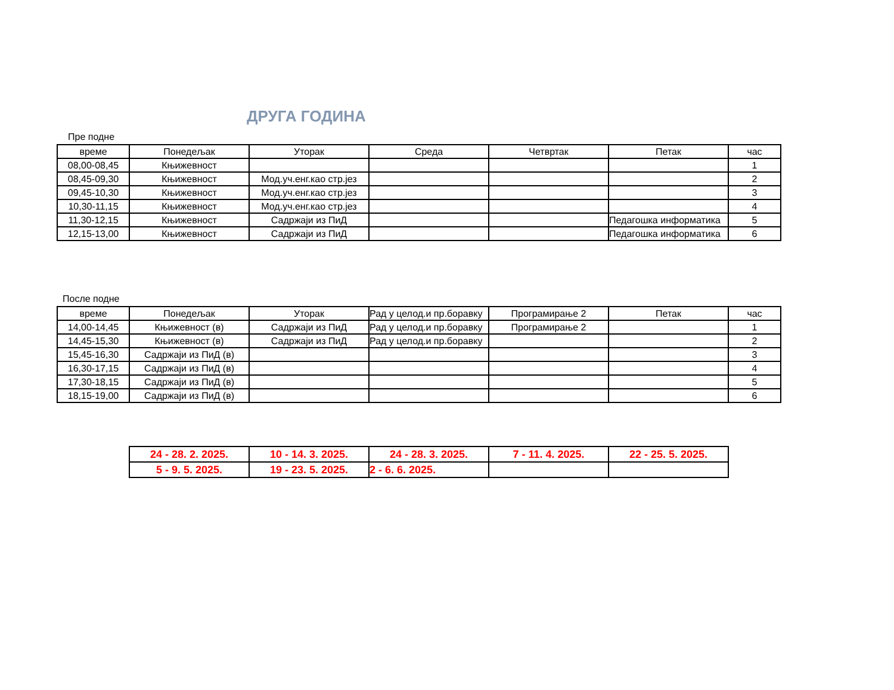ДРУГА ГОДИНА
Пре подне
| време | Понедељак | Уторак | Среда | Четвртак | Петак | час |
| --- | --- | --- | --- | --- | --- | --- |
| 08,00-08,45 | Књижевност | | | | | 1 |
| 08,45-09,30 | Књижевност | Мод.уч.енг.као стр.јез | | | | 2 |
| 09,45-10,30 | Књижевност | Мод.уч.енг.као стр.јез | | | | 3 |
| 10,30-11,15 | Књижевност | Мод.уч.енг.као стр.јез | | | | 4 |
| 11,30-12,15 | Књижевност | Садржаји из ПиД | | | Педагошка информатика | 5 |
| 12,15-13,00 | Књижевност | Садржаји из ПиД | | | Педагошка информатика | 6 |
После подне
| време | Понедељак | Уторак | Рад у целод.и пр.боравку | Програмирање 2 | Петак | час |
| --- | --- | --- | --- | --- | --- | --- |
| 14,00-14,45 | Књижевност (в) | Садржаји из ПиД | Рад у целод.и пр.боравку | Програмирање 2 | | 1 |
| 14,45-15,30 | Књижевност (в) | Садржаји из ПиД | Рад у целод.и пр.боравку | | | 2 |
| 15,45-16,30 | Садржаји из ПиД (в) | | | | | 3 |
| 16,30-17,15 | Садржаји из ПиД (в) | | | | | 4 |
| 17,30-18,15 | Садржаји из ПиД (в) | | | | | 5 |
| 18,15-19,00 | Садржаји из ПиД (в) | | | | | 6 |
| 24 - 28. 2. 2025. | 10 - 14. 3. 2025. | 24 - 28. 3. 2025. | 7 - 11. 4. 2025. | 22 - 25. 5. 2025. |
| 5 - 9. 5. 2025. | 19 - 23. 5. 2025. | 2 - 6. 6. 2025. | | |